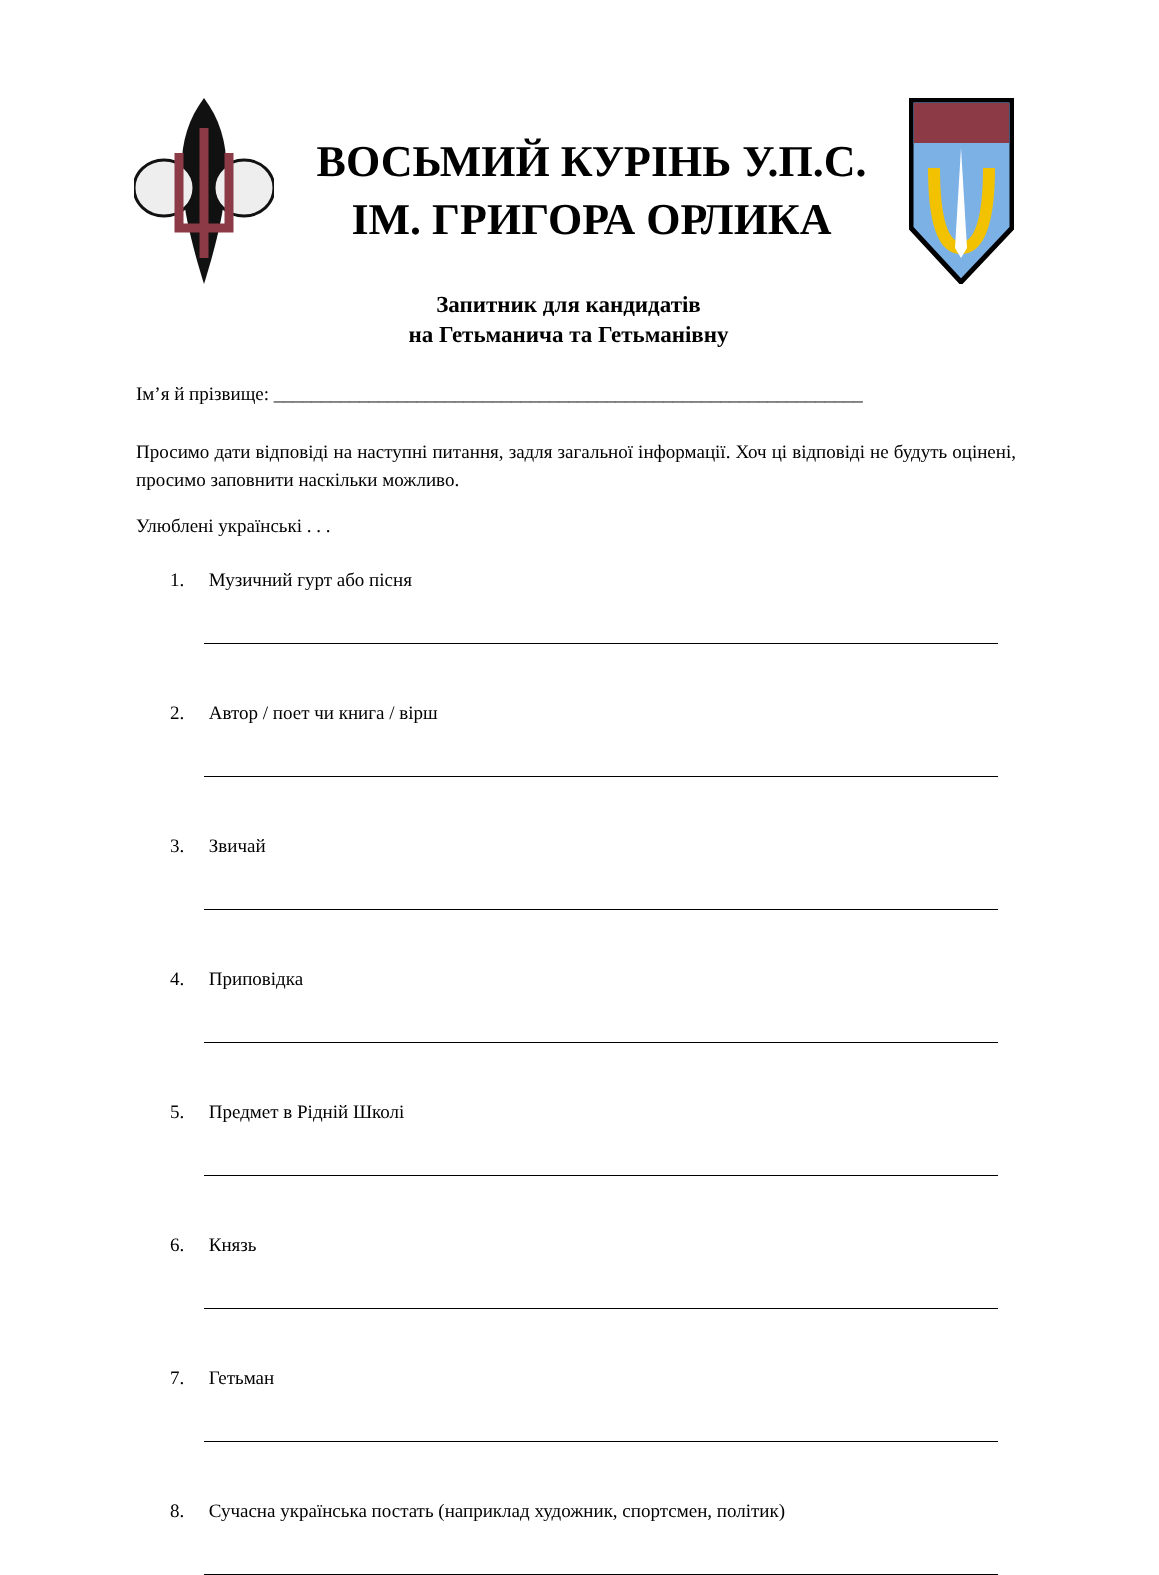ВОСЬМИЙ КУРІНЬ У.П.С.
ІМ. ГРИГОРА ОРЛИКА
Запитник для кандидатів
на Гетьманича та Гетьманівну
Ім’я й прізвище: ______________________________________________________________
Просимо дати відповіді на наступні питання, задля загальної інформації. Хоч ці відповіді не будуть оцінені, просимо заповнити наскільки можливо.
Улюблені українські . . .
1. Музичний гурт або пісня
2. Автор / поет чи книга / вірш
3. Звичай
4. Приповідка
5. Предмет в Рідній Школі
6. Князь
7. Гетьман
8. Сучасна українська постать (наприклад художник, спортсмен, політик)